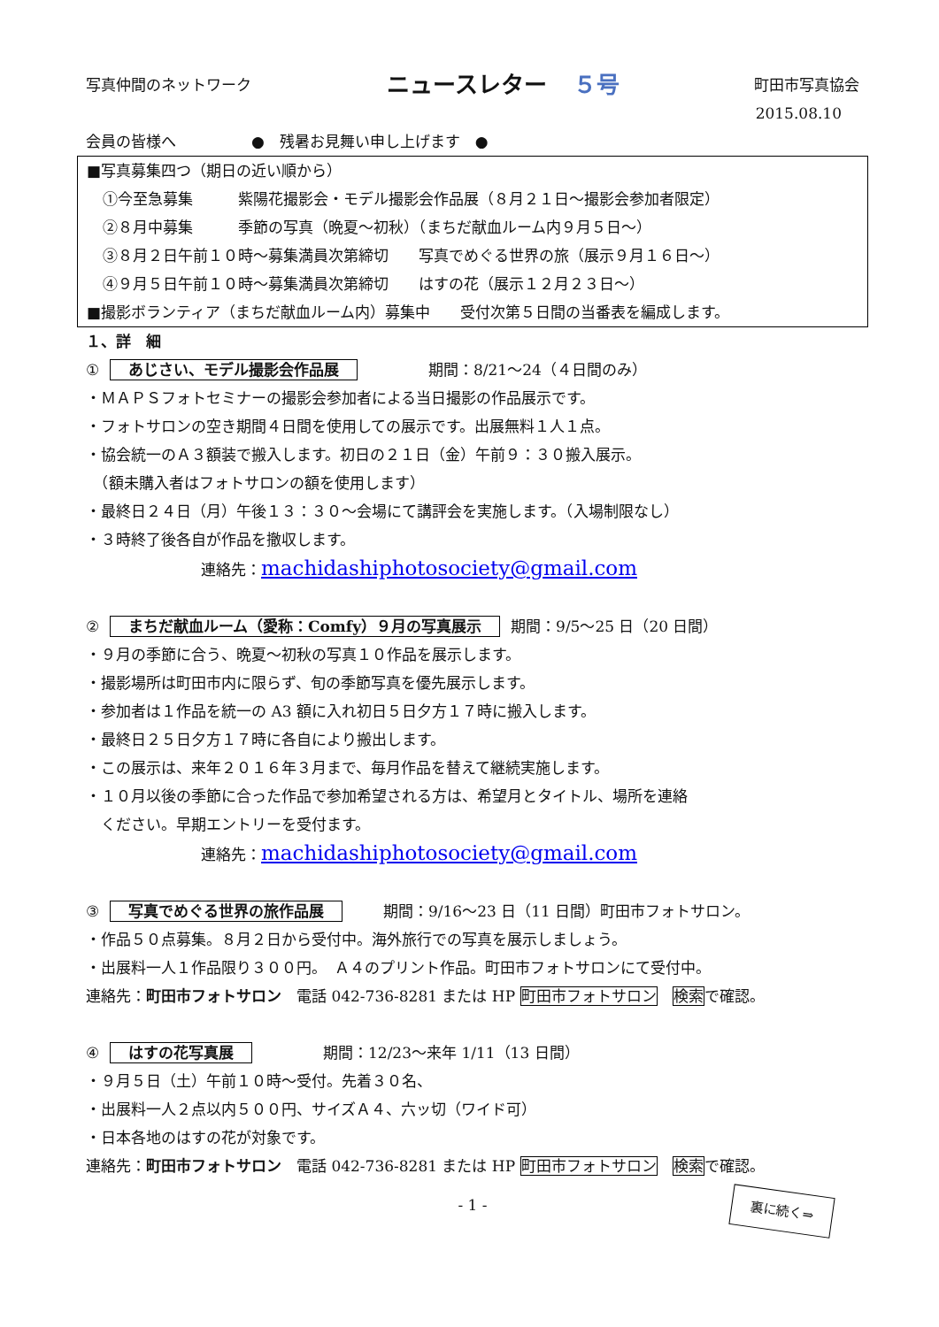写真仲間のネットワーク
ニュースレター ５号
町田市写真協会
2015.08.10
会員の皆様へ　　　　　●　残暑お見舞い申し上げます　●
■写真募集四つ（期日の近い順から）
①今至急募集　　　紫陽花撮影会・モデル撮影会作品展（８月２１日～撮影会参加者限定）
②８月中募集　　　季節の写真（晩夏～初秋）（まちだ献血ルーム内９月５日～）
③８月２日午前１０時～募集満員次第締切　　写真でめぐる世界の旅（展示９月１６日～）
④９月５日午前１０時～募集満員次第締切　　はすの花（展示１２月２３日～）
■撮影ボランティア（まちだ献血ルーム内）募集中　　受付次第５日間の当番表を編成します。
１、詳　細
① あじさい、モデル撮影会作品展　　　　期間：8/21～24（４日間のみ）
・ＭＡＰＳフォトセミナーの撮影会参加者による当日撮影の作品展示です。
・フォトサロンの空き期間４日間を使用しての展示です。出展無料１人１点。
・協会統一のＡ３額装で搬入します。初日の２１日（金）午前９：３０搬入展示。
　（額未購入者はフォトサロンの額を使用します）
・最終日２４日（月）午後１３：３０～会場にて講評会を実施します。（入場制限なし）
・３時終了後各自が作品を撤収します。
連絡先：machidashiphotosociety@gmail.com
② まちだ献血ルーム（愛称：Comfy）９月の写真展示 期間：9/5～25 日（20 日間）
・９月の季節に合う、晩夏～初秋の写真１０作品を展示します。
・撮影場所は町田市内に限らず、旬の季節写真を優先展示します。
・参加者は１作品を統一の A3 額に入れ初日５日夕方１７時に搬入します。
・最終日２５日夕方１７時に各自により搬出します。
・この展示は、来年２０１６年３月まで、毎月作品を替えて継続実施します。
・１０月以後の季節に合った作品で参加希望される方は、希望月とタイトル、場所を連絡
　ください。早期エントリーを受付ます。
連絡先：machidashiphotosociety@gmail.com
③ 写真でめぐる世界の旅作品展　　期間：9/16～23 日（11 日間）町田市フォトサロン。
・作品５０点募集。８月２日から受付中。海外旅行での写真を展示しましょう。
・出展料一人１作品限り３００円。　Ａ４のプリント作品。町田市フォトサロンにて受付中。
連絡先：町田市フォトサロン　電話 042-736-8281 または HP 町田市フォトサロン　検索で確認。
④ はすの花写真展　　　　期間：12/23～来年 1/11（13 日間）
・９月５日（土）午前１０時～受付。先着３０名、
・出展料一人２点以内５００円、サイズＡ４、六ッ切（ワイド可）
・日本各地のはすの花が対象です。
連絡先：町田市フォトサロン　電話 042-736-8281 または HP 町田市フォトサロン　検索で確認。
- 1 -
裏に続く⇒